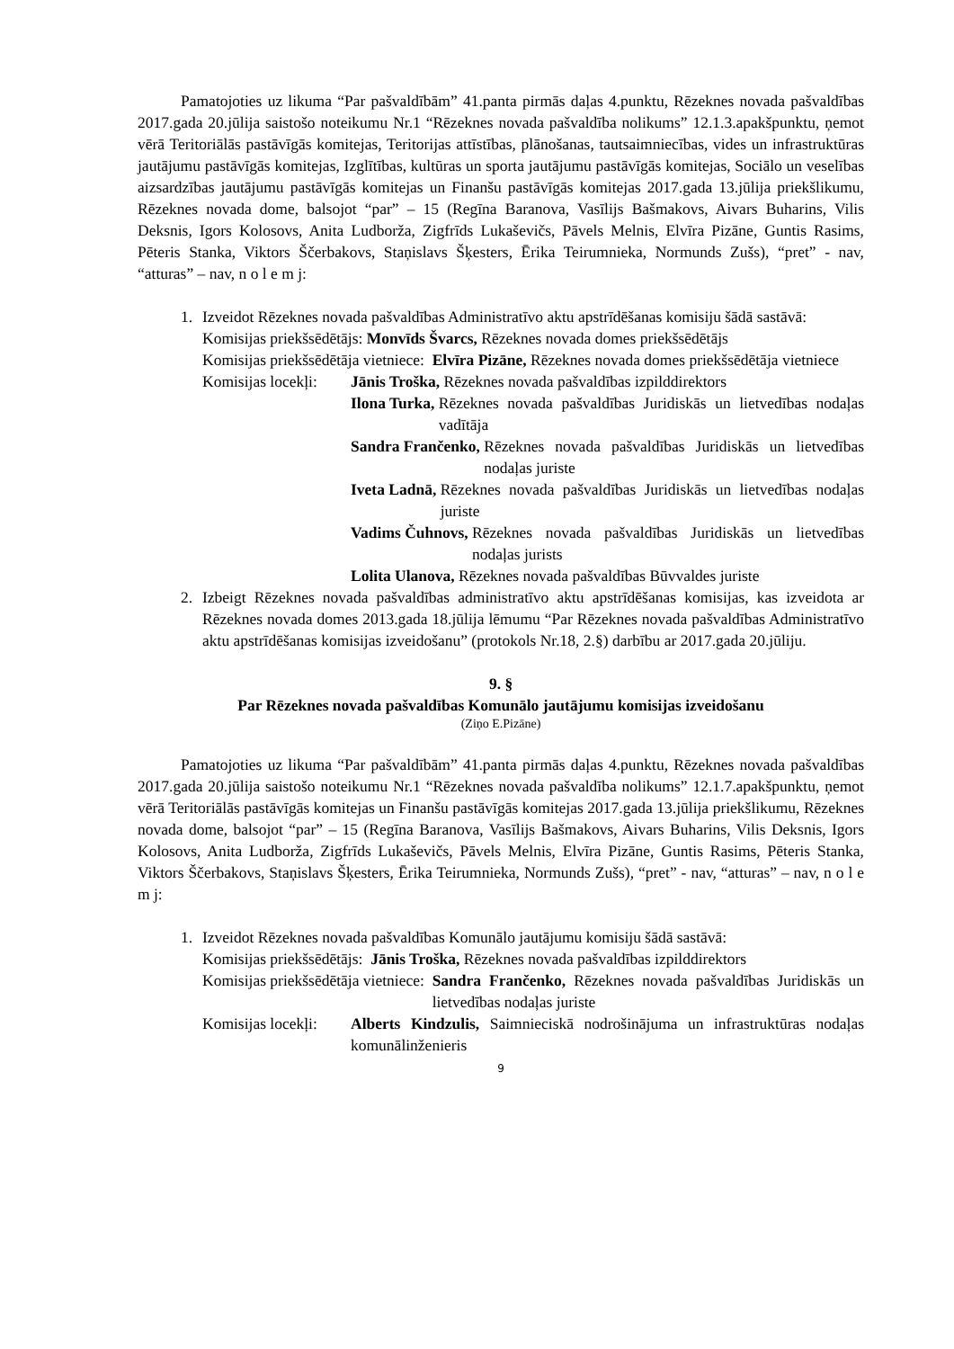Pamatojoties uz likuma “Par pašvaldībām” 41.panta pirmās daļas 4.punktu, Rēzeknes novada pašvaldības 2017.gada 20.jūlija saistošo noteikumu Nr.1 “Rēzeknes novada pašvaldība nolikums” 12.1.3.apakšpunktu, ņemot vērā Teritoriālās pastāvīgās komitejas, Teritorijas attīstības, plānošanas, tautsaimniecības, vides un infrastruktūras jautājumu pastāvīgās komitejas, Izglītības, kultūras un sporta jautājumu pastāvīgās komitejas, Sociālo un veselības aizsardzības jautājumu pastāvīgās komitejas un Finanšu pastāvīgās komitejas 2017.gada 13.jūlija priekšlikumu, Rēzeknes novada dome, balsojot “par” – 15 (Regīna Baranova, Vasīlijs Bašmakovs, Aivars Buharins, Vilis Deksnis, Igors Kolosovs, Anita Ludborža, Zigfrīds Lukaševičs, Pāvels Melnis, Elvīra Pizāne, Guntis Rasims, Pēteris Stanka, Viktors Ščerbakovs, Staņislavs Šķesters, Ērika Teirumnieka, Normunds Zušs), “pret” - nav, “atturas” – nav, n o l e m j:
1. Izveidot Rēzeknes novada pašvaldības Administratīvo aktu apstrīdēšanas komisiju šādā sastāvā:
Komisijas priekšsēdētājs: Monvīds Švarcs, Rēzeknes novada domes priekšsēdētājs
Komisijas priekšsēdētāja vietniece: Elvīra Pizāne, Rēzeknes novada domes priekšsēdētāja vietniece
Komisijas locekļi:
Jānis Troška, Rēzeknes novada pašvaldības izpilddirektors
Ilona Turka, Rēzeknes novada pašvaldības Juridiskās un lietvedības nodaļas vadītāja
Sandra Frančenko, Rēzeknes novada pašvaldības Juridiskās un lietvedības nodaļas juriste
Iveta Ladnā, Rēzeknes novada pašvaldības Juridiskās un lietvedības nodaļas juriste
Vadims Čuhnovs, Rēzeknes novada pašvaldības Juridiskās un lietvedības nodaļas jurists
Lolita Ulanova, Rēzeknes novada pašvaldības Būvvaldes juriste
2. Izbeigt Rēzeknes novada pašvaldības administratīvo aktu apstrīdēšanas komisijas, kas izveidota ar Rēzeknes novada domes 2013.gada 18.jūlija lēmumu “Par Rēzeknes novada pašvaldības Administratīvo aktu apstrīdēšanas komisijas izveidošanu” (protokols Nr.18, 2.§) darbību ar 2017.gada 20.jūliju.
9. §
Par Rēzeknes novada pašvaldības Komunālo jautājumu komisijas izveidošanu
(Ziņo E.Pizāne)
Pamatojoties uz likuma “Par pašvaldībām” 41.panta pirmās daļas 4.punktu, Rēzeknes novada pašvaldības 2017.gada 20.jūlija saistošo noteikumu Nr.1 “Rēzeknes novada pašvaldība nolikums” 12.1.7.apakšpunktu, ņemot vērā Teritoriālās pastāvīgās komitejas un Finanšu pastāvīgās komitejas 2017.gada 13.jūlija priekšlikumu, Rēzeknes novada dome, balsojot “par” – 15 (Regīna Baranova, Vasīlijs Bašmakovs, Aivars Buharins, Vilis Deksnis, Igors Kolosovs, Anita Ludborža, Zigfrīds Lukaševičs, Pāvels Melnis, Elvīra Pizāne, Guntis Rasims, Pēteris Stanka, Viktors Ščerbakovs, Staņislavs Šķesters, Ērika Teirumnieka, Normunds Zušs), “pret” - nav, “atturas” – nav, n o l e m j:
1. Izveidot Rēzeknes novada pašvaldības Komunālo jautājumu komisiju šādā sastāvā:
Komisijas priekšsēdētājs: Jānis Troška, Rēzeknes novada pašvaldības izpilddirektors
Komisijas priekšsēdētāja vietniece: Sandra Frančenko, Rēzeknes novada pašvaldības Juridiskās un lietvedības nodaļas juriste
Komisijas locekļi: Alberts Kindzulis, Saimnieciskā nodrošinājuma un infrastruktūras nodaļas komunālinženieris
9